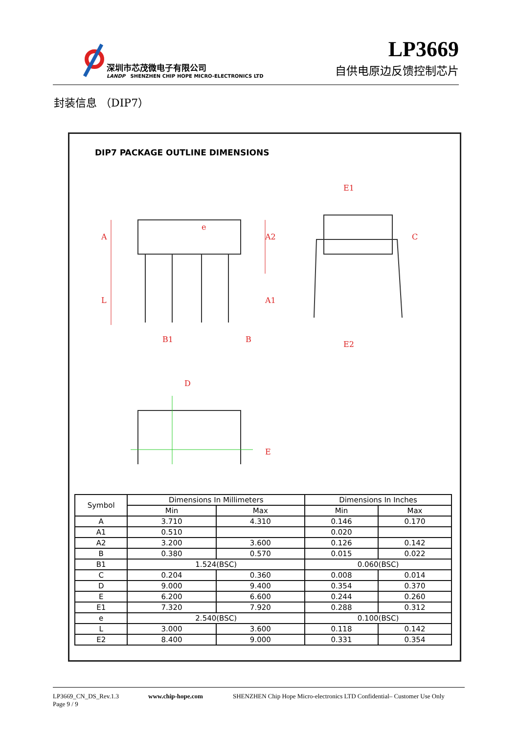深圳市芯茂微电子有限公司
LANDP SHENZHEN CHIP HOPE MICRO-ELECTRONICS LTD
LP3669
自供电原边反馈控制芯片
封装信息 （DIP7）
DIP7 PACKAGE OUTLINE DIMENSIONS
A
L
A2
A1
e
B1
B
E1
E2
C
D
E
| Symbol | Dimensions In Millimeters | | Dimensions In Inches | |
| --- | --- | --- | --- | --- |
| | Min | Max | Min | Max |
| A | 3.710 | 4.310 | 0.146 | 0.170 |
| A1 | 0.510 | | 0.020 | |
| A2 | 3.200 | 3.600 | 0.126 | 0.142 |
| B | 0.380 | 0.570 | 0.015 | 0.022 |
| B1 | 1.524(BSC) | | 0.060(BSC) | |
| C | 0.204 | 0.360 | 0.008 | 0.014 |
| D | 9.000 | 9.400 | 0.354 | 0.370 |
| E | 6.200 | 6.600 | 0.244 | 0.260 |
| E1 | 7.320 | 7.920 | 0.288 | 0.312 |
| e | 2.540(BSC) | | 0.100(BSC) | |
| L | 3.000 | 3.600 | 0.118 | 0.142 |
| E2 | 8.400 | 9.000 | 0.331 | 0.354 |
LP3669_CN_DS_Rev.1.3 www.chip-hope.com SHENZHEN Chip Hope Micro-electronics LTD Confidential– Customer Use Only
Page 9 / 9